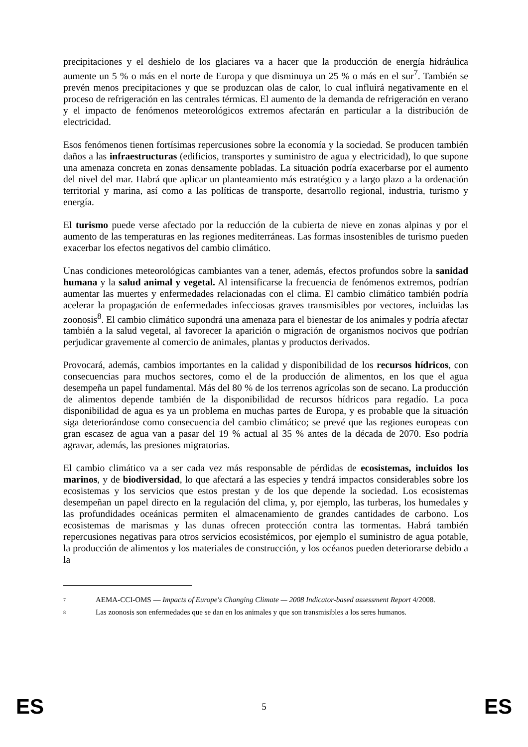precipitaciones y el deshielo de los glaciares va a hacer que la producción de energía hidráulica aumente un 5 % o más en el norte de Europa y que disminuya un 25 % o más en el sur<sup>7</sup>. También se prevén menos precipitaciones y que se produzcan olas de calor, lo cual influirá negativamente en el proceso de refrigeración en las centrales térmicas. El aumento de la demanda de refrigeración en verano y el impacto de fenómenos meteorológicos extremos afectarán en particular a la distribución de electricidad.
Esos fenómenos tienen fortísimas repercusiones sobre la economía y la sociedad. Se producen también daños a las infraestructuras (edificios, transportes y suministro de agua y electricidad), lo que supone una amenaza concreta en zonas densamente pobladas. La situación podría exacerbarse por el aumento del nivel del mar. Habrá que aplicar un planteamiento más estratégico y a largo plazo a la ordenación territorial y marina, así como a las políticas de transporte, desarrollo regional, industria, turismo y energía.
El turismo puede verse afectado por la reducción de la cubierta de nieve en zonas alpinas y por el aumento de las temperaturas en las regiones mediterráneas. Las formas insostenibles de turismo pueden exacerbar los efectos negativos del cambio climático.
Unas condiciones meteorológicas cambiantes van a tener, además, efectos profundos sobre la sanidad humana y la salud animal y vegetal. Al intensificarse la frecuencia de fenómenos extremos, podrían aumentar las muertes y enfermedades relacionadas con el clima. El cambio climático también podría acelerar la propagación de enfermedades infecciosas graves transmisibles por vectores, incluidas las zoonosis<sup>8</sup>. El cambio climático supondrá una amenaza para el bienestar de los animales y podría afectar también a la salud vegetal, al favorecer la aparición o migración de organismos nocivos que podrían perjudicar gravemente al comercio de animales, plantas y productos derivados.
Provocará, además, cambios importantes en la calidad y disponibilidad de los recursos hídricos, con consecuencias para muchos sectores, como el de la producción de alimentos, en los que el agua desempeña un papel fundamental. Más del 80 % de los terrenos agrícolas son de secano. La producción de alimentos depende también de la disponibilidad de recursos hídricos para regadío. La poca disponibilidad de agua es ya un problema en muchas partes de Europa, y es probable que la situación siga deteriorándose como consecuencia del cambio climático; se prevé que las regiones europeas con gran escasez de agua van a pasar del 19 % actual al 35 % antes de la década de 2070. Eso podría agravar, además, las presiones migratorias.
El cambio climático va a ser cada vez más responsable de pérdidas de ecosistemas, incluidos los marinos, y de biodiversidad, lo que afectará a las especies y tendrá impactos considerables sobre los ecosistemas y los servicios que estos prestan y de los que depende la sociedad. Los ecosistemas desempeñan un papel directo en la regulación del clima, y, por ejemplo, las turberas, los humedales y las profundidades oceánicas permiten el almacenamiento de grandes cantidades de carbono. Los ecosistemas de marismas y las dunas ofrecen protección contra las tormentas. Habrá también repercusiones negativas para otros servicios ecosistémicos, por ejemplo el suministro de agua potable, la producción de alimentos y los materiales de construcción, y los océanos pueden deteriorarse debido a la
7 AEMA-CCI-OMS — Impacts of Europe's Changing Climate — 2008 Indicator-based assessment Report 4/2008.
8 Las zoonosis son enfermedades que se dan en los animales y que son transmisibles a los seres humanos.
ES 5 ES